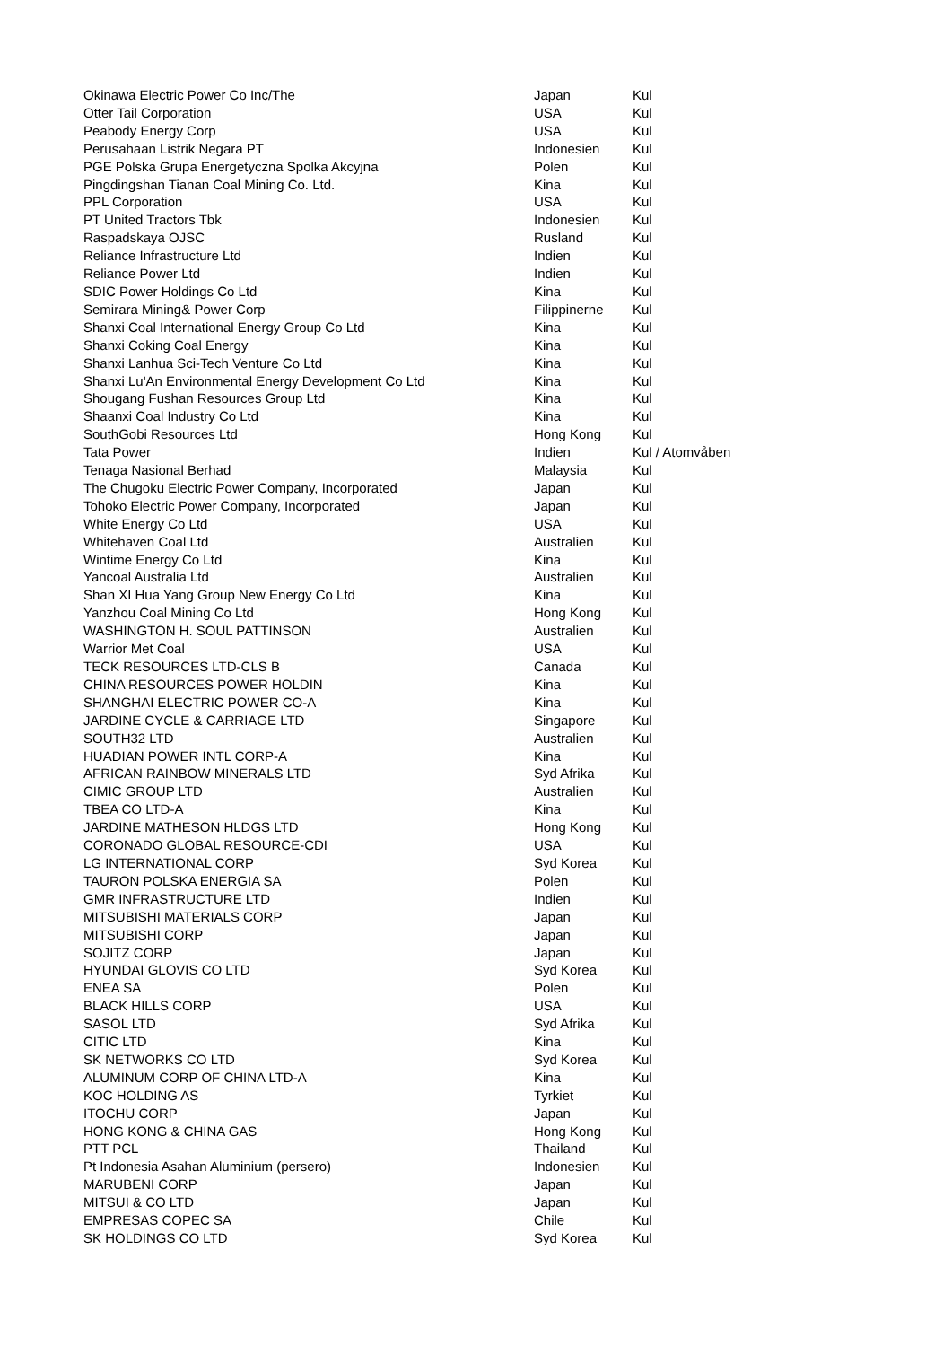| Okinawa Electric Power Co Inc/The | Japan | Kul |
| Otter Tail Corporation | USA | Kul |
| Peabody Energy Corp | USA | Kul |
| Perusahaan Listrik Negara PT | Indonesien | Kul |
| PGE Polska Grupa Energetyczna Spolka Akcyjna | Polen | Kul |
| Pingdingshan Tianan Coal Mining Co. Ltd. | Kina | Kul |
| PPL Corporation | USA | Kul |
| PT United Tractors Tbk | Indonesien | Kul |
| Raspadskaya OJSC | Rusland | Kul |
| Reliance Infrastructure Ltd | Indien | Kul |
| Reliance Power Ltd | Indien | Kul |
| SDIC Power Holdings Co Ltd | Kina | Kul |
| Semirara Mining& Power Corp | Filippinerne | Kul |
| Shanxi Coal International Energy Group Co Ltd | Kina | Kul |
| Shanxi Coking Coal Energy | Kina | Kul |
| Shanxi Lanhua Sci-Tech Venture Co Ltd | Kina | Kul |
| Shanxi Lu'An Environmental Energy Development Co Ltd | Kina | Kul |
| Shougang Fushan Resources Group Ltd | Kina | Kul |
| Shaanxi Coal Industry Co Ltd | Kina | Kul |
| SouthGobi Resources Ltd | Hong Kong | Kul |
| Tata Power | Indien | Kul / Atomvåben |
| Tenaga Nasional Berhad | Malaysia | Kul |
| The Chugoku Electric Power Company, Incorporated | Japan | Kul |
| Tohoko Electric Power Company, Incorporated | Japan | Kul |
| White Energy Co Ltd | USA | Kul |
| Whitehaven Coal Ltd | Australien | Kul |
| Wintime Energy Co Ltd | Kina | Kul |
| Yancoal Australia Ltd | Australien | Kul |
| Shan XI Hua Yang Group New Energy Co Ltd | Kina | Kul |
| Yanzhou Coal Mining Co Ltd | Hong Kong | Kul |
| WASHINGTON H. SOUL PATTINSON | Australien | Kul |
| Warrior Met Coal | USA | Kul |
| TECK RESOURCES LTD-CLS B | Canada | Kul |
| CHINA RESOURCES POWER HOLDIN | Kina | Kul |
| SHANGHAI ELECTRIC POWER CO-A | Kina | Kul |
| JARDINE CYCLE & CARRIAGE LTD | Singapore | Kul |
| SOUTH32 LTD | Australien | Kul |
| HUADIAN POWER INTL CORP-A | Kina | Kul |
| AFRICAN RAINBOW MINERALS LTD | Syd Afrika | Kul |
| CIMIC GROUP LTD | Australien | Kul |
| TBEA CO LTD-A | Kina | Kul |
| JARDINE MATHESON HLDGS LTD | Hong Kong | Kul |
| CORONADO GLOBAL RESOURCE-CDI | USA | Kul |
| LG INTERNATIONAL CORP | Syd Korea | Kul |
| TAURON POLSKA ENERGIA SA | Polen | Kul |
| GMR INFRASTRUCTURE LTD | Indien | Kul |
| MITSUBISHI MATERIALS CORP | Japan | Kul |
| MITSUBISHI CORP | Japan | Kul |
| SOJITZ CORP | Japan | Kul |
| HYUNDAI GLOVIS CO LTD | Syd Korea | Kul |
| ENEA SA | Polen | Kul |
| BLACK HILLS CORP | USA | Kul |
| SASOL LTD | Syd Afrika | Kul |
| CITIC LTD | Kina | Kul |
| SK NETWORKS CO LTD | Syd Korea | Kul |
| ALUMINUM CORP OF CHINA LTD-A | Kina | Kul |
| KOC HOLDING AS | Tyrkiet | Kul |
| ITOCHU CORP | Japan | Kul |
| HONG KONG & CHINA GAS | Hong Kong | Kul |
| PTT PCL | Thailand | Kul |
| Pt Indonesia Asahan Aluminium (persero) | Indonesien | Kul |
| MARUBENI CORP | Japan | Kul |
| MITSUI & CO LTD | Japan | Kul |
| EMPRESAS COPEC SA | Chile | Kul |
| SK HOLDINGS CO LTD | Syd Korea | Kul |